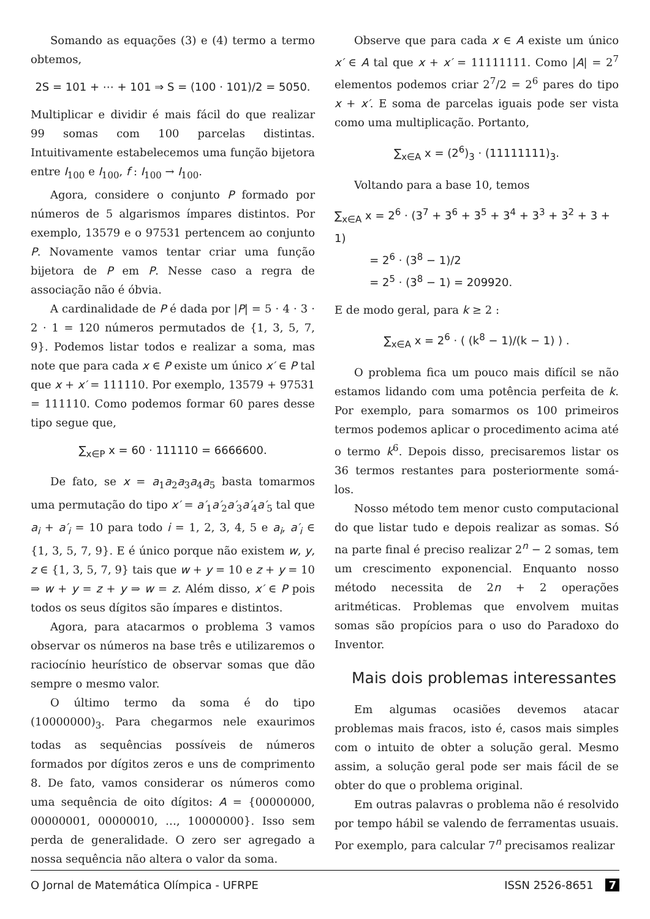Somando as equações (3) e (4) termo a termo obtemos,
2S = 101 + ⋯ + 101 ⇒ S = (100 · 101)/2 = 5050.
Multiplicar e dividir é mais fácil do que realizar 99 somas com 100 parcelas distintas. Intuitivamente estabelecemos uma função bijetora entre I<sub>100</sub> e I<sub>100</sub>, f : I<sub>100</sub> → I<sub>100</sub>.
Agora, considere o conjunto P formado por números de 5 algarismos ímpares distintos. Por exemplo, 13579 e o 97531 pertencem ao conjunto P. Novamente vamos tentar criar uma função bijetora de P em P. Nesse caso a regra de associação não é óbvia.
A cardinalidade de P é dada por |P| = 5 · 4 · 3 · 2 · 1 = 120 números permutados de {1, 3, 5, 7, 9}. Podemos listar todos e realizar a soma, mas note que para cada x ∈ P existe um único x′ ∈ P tal que x + x′ = 111110. Por exemplo, 13579 + 97531 = 111110. Como podemos formar 60 pares desse tipo segue que,
∑<sub>x∈P</sub> x = 60 · 111110 = 6666600.
De fato, se x = a<sub>1</sub>a<sub>2</sub>a<sub>3</sub>a<sub>4</sub>a<sub>5</sub> basta tomarmos uma permutação do tipo x′ = a′<sub>1</sub>a′<sub>2</sub>a′<sub>3</sub>a′<sub>4</sub>a′<sub>5</sub> tal que a<sub>i</sub> + a′<sub>i</sub> = 10 para todo i = 1, 2, 3, 4, 5 e a<sub>i</sub>, a′<sub>i</sub> ∈ {1, 3, 5, 7, 9}. E é único porque não existem w, y, z ∈ {1, 3, 5, 7, 9} tais que w + y = 10 e z + y = 10 ⇒ w + y = z + y ⇒ w = z. Além disso, x′ ∈ P pois todos os seus dígitos são ímpares e distintos.
Agora, para atacarmos o problema 3 vamos observar os números na base três e utilizaremos o raciocínio heurístico de observar somas que dão sempre o mesmo valor.
O último termo da soma é do tipo (10000000)<sub>3</sub>. Para chegarmos nele exaurimos todas as sequências possíveis de números formados por dígitos zeros e uns de comprimento 8. De fato, vamos considerar os números como uma sequência de oito dígitos: A = {00000000, 00000001, 00000010, …, 10000000}. Isso sem perda de generalidade. O zero ser agregado a nossa sequência não altera o valor da soma.
Observe que para cada x ∈ A existe um único x′ ∈ A tal que x + x′ = 11111111. Como |A| = 2<sup>7</sup> elementos podemos criar 2<sup>7</sup>/2 = 2<sup>6</sup> pares do tipo x + x′. E soma de parcelas iguais pode ser vista como uma multiplicação. Portanto,
∑<sub>x∈A</sub> x = (2<sup>6</sup>)<sub>3</sub> · (11111111)<sub>3</sub>.
Voltando para a base 10, temos
∑<sub>x∈A</sub> x = 2<sup>6</sup> · (3<sup>7</sup> + 3<sup>6</sup> + 3<sup>5</sup> + 3<sup>4</sup> + 3<sup>3</sup> + 3<sup>2</sup> + 3 + 1)
= 2<sup>6</sup> · (3<sup>8</sup> − 1)/2
= 2<sup>5</sup> · (3<sup>8</sup> − 1) = 209920.
E de modo geral, para k ≥ 2 :
∑<sub>x∈A</sub> x = 2<sup>6</sup> · ( (k<sup>8</sup> − 1)/(k − 1) ) .
O problema fica um pouco mais difícil se não estamos lidando com uma potência perfeita de k. Por exemplo, para somarmos os 100 primeiros termos podemos aplicar o procedimento acima até o termo k<sup>6</sup>. Depois disso, precisaremos listar os 36 termos restantes para posteriormente somá-los.
Nosso método tem menor custo computacional do que listar tudo e depois realizar as somas. Só na parte final é preciso realizar 2<sup>n</sup> − 2 somas, tem um crescimento exponencial. Enquanto nosso método necessita de 2n + 2 operações aritméticas. Problemas que envolvem muitas somas são propícios para o uso do Paradoxo do Inventor.
Mais dois problemas interessantes
Em algumas ocasiões devemos atacar problemas mais fracos, isto é, casos mais simples com o intuito de obter a solução geral. Mesmo assim, a solução geral pode ser mais fácil de se obter do que o problema original.
Em outras palavras o problema não é resolvido por tempo hábil se valendo de ferramentas usuais. Por exemplo, para calcular 7<sup>n</sup> precisamos realizar
O Jornal de Matemática Olímpica - UFRPE ISSN 2526-8651 7